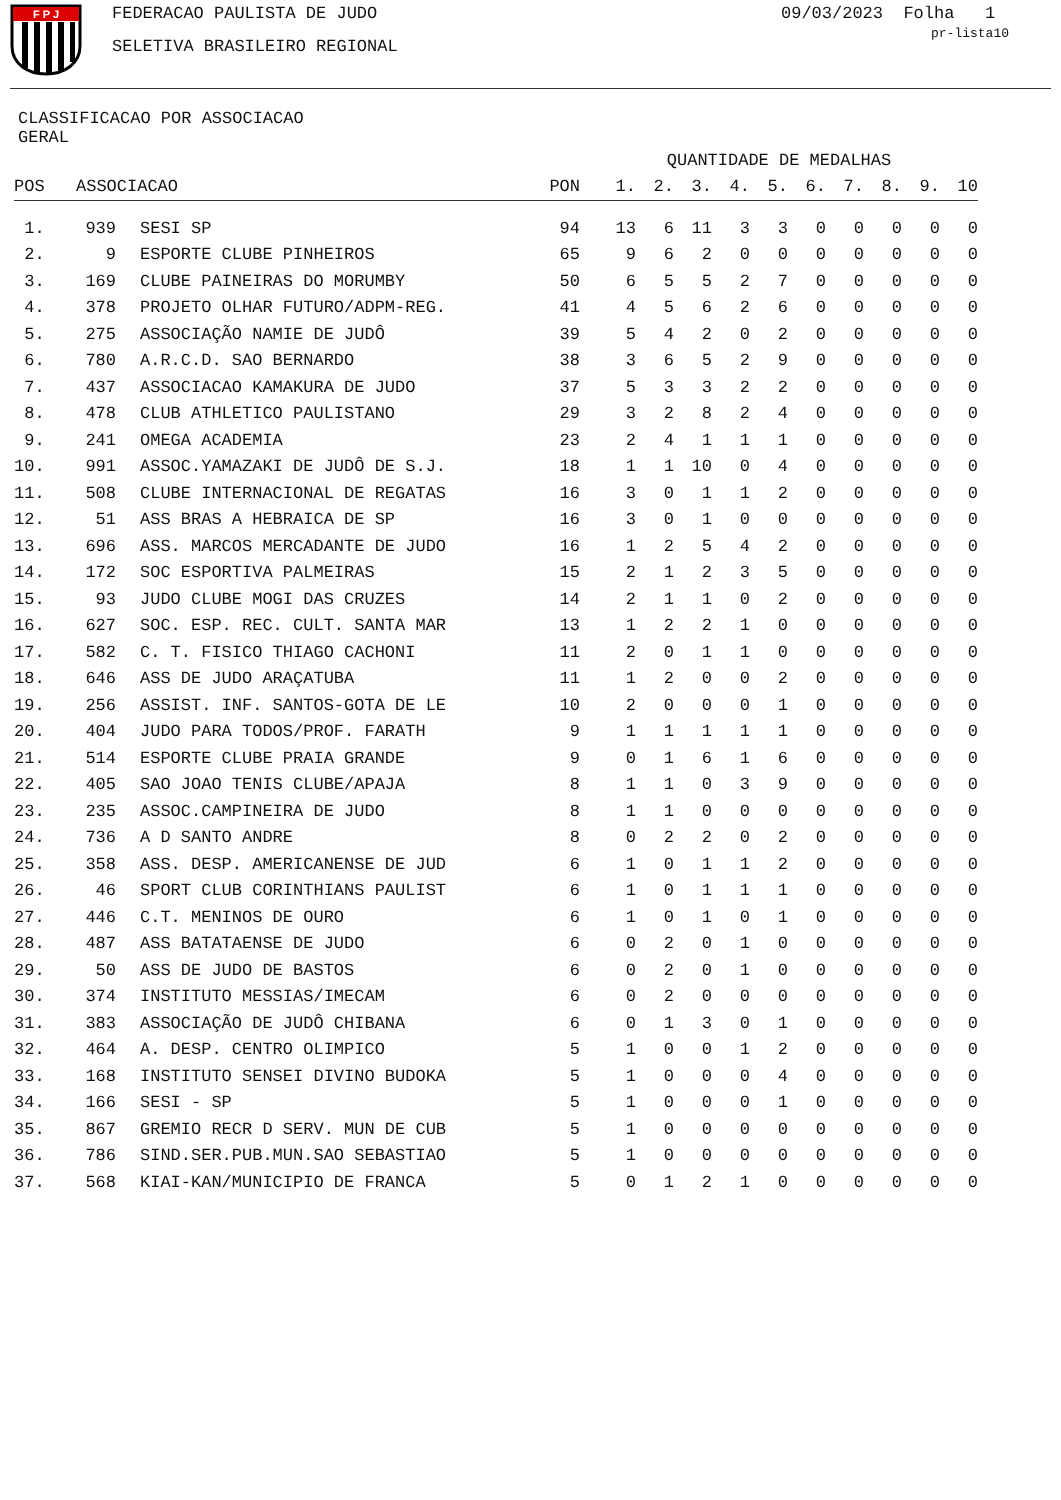F P J
FEDERACAO PAULISTA DE JUDO
SELETIVA BRASILEIRO REGIONAL
09/03/2023 Folha 1
pr-lista10
CLASSIFICACAO POR ASSOCIACAO
GERAL
| | | | | QUANTIDADE DE MEDALHAS | | | | | | | | | |
| --- | --- | --- | --- | --- | --- | --- | --- | --- | --- | --- | --- | --- | --- |
| POS | ASSOCIACAO | | PON | 1. | 2. | 3. | 4. | 5. | 6. | 7. | 8. | 9. | 10 |
| 1. | 939 | SESI SP | 94 | 13 | 6 | 11 | 3 | 3 | 0 | 0 | 0 | 0 | 0 |
| 2. | 9 | ESPORTE CLUBE PINHEIROS | 65 | 9 | 6 | 2 | 0 | 0 | 0 | 0 | 0 | 0 | 0 |
| 3. | 169 | CLUBE PAINEIRAS DO MORUMBY | 50 | 6 | 5 | 5 | 2 | 7 | 0 | 0 | 0 | 0 | 0 |
| 4. | 378 | PROJETO OLHAR FUTURO/ADPM-REG. | 41 | 4 | 5 | 6 | 2 | 6 | 0 | 0 | 0 | 0 | 0 |
| 5. | 275 | ASSOCIAÇÃO NAMIE DE JUDÔ | 39 | 5 | 4 | 2 | 0 | 2 | 0 | 0 | 0 | 0 | 0 |
| 6. | 780 | A.R.C.D. SAO BERNARDO | 38 | 3 | 6 | 5 | 2 | 9 | 0 | 0 | 0 | 0 | 0 |
| 7. | 437 | ASSOCIACAO KAMAKURA DE JUDO | 37 | 5 | 3 | 3 | 2 | 2 | 0 | 0 | 0 | 0 | 0 |
| 8. | 478 | CLUB ATHLETICO PAULISTANO | 29 | 3 | 2 | 8 | 2 | 4 | 0 | 0 | 0 | 0 | 0 |
| 9. | 241 | OMEGA ACADEMIA | 23 | 2 | 4 | 1 | 1 | 1 | 0 | 0 | 0 | 0 | 0 |
| 10. | 991 | ASSOC.YAMAZAKI DE JUDÔ DE S.J. | 18 | 1 | 1 | 10 | 0 | 4 | 0 | 0 | 0 | 0 | 0 |
| 11. | 508 | CLUBE INTERNACIONAL DE REGATAS | 16 | 3 | 0 | 1 | 1 | 2 | 0 | 0 | 0 | 0 | 0 |
| 12. | 51 | ASS BRAS A HEBRAICA DE SP | 16 | 3 | 0 | 1 | 0 | 0 | 0 | 0 | 0 | 0 | 0 |
| 13. | 696 | ASS. MARCOS MERCADANTE DE JUDO | 16 | 1 | 2 | 5 | 4 | 2 | 0 | 0 | 0 | 0 | 0 |
| 14. | 172 | SOC ESPORTIVA PALMEIRAS | 15 | 2 | 1 | 2 | 3 | 5 | 0 | 0 | 0 | 0 | 0 |
| 15. | 93 | JUDO CLUBE MOGI DAS CRUZES | 14 | 2 | 1 | 1 | 0 | 2 | 0 | 0 | 0 | 0 | 0 |
| 16. | 627 | SOC. ESP. REC. CULT. SANTA MAR | 13 | 1 | 2 | 2 | 1 | 0 | 0 | 0 | 0 | 0 | 0 |
| 17. | 582 | C. T. FISICO THIAGO CACHONI | 11 | 2 | 0 | 1 | 1 | 0 | 0 | 0 | 0 | 0 | 0 |
| 18. | 646 | ASS DE JUDO ARAÇATUBA | 11 | 1 | 2 | 0 | 0 | 2 | 0 | 0 | 0 | 0 | 0 |
| 19. | 256 | ASSIST. INF. SANTOS-GOTA DE LE | 10 | 2 | 0 | 0 | 0 | 1 | 0 | 0 | 0 | 0 | 0 |
| 20. | 404 | JUDO PARA TODOS/PROF. FARATH | 9 | 1 | 1 | 1 | 1 | 1 | 0 | 0 | 0 | 0 | 0 |
| 21. | 514 | ESPORTE CLUBE PRAIA GRANDE | 9 | 0 | 1 | 6 | 1 | 6 | 0 | 0 | 0 | 0 | 0 |
| 22. | 405 | SAO JOAO TENIS CLUBE/APAJA | 8 | 1 | 1 | 0 | 3 | 9 | 0 | 0 | 0 | 0 | 0 |
| 23. | 235 | ASSOC.CAMPINEIRA DE JUDO | 8 | 1 | 1 | 0 | 0 | 0 | 0 | 0 | 0 | 0 | 0 |
| 24. | 736 | A D SANTO ANDRE | 8 | 0 | 2 | 2 | 0 | 2 | 0 | 0 | 0 | 0 | 0 |
| 25. | 358 | ASS. DESP. AMERICANENSE DE JUD | 6 | 1 | 0 | 1 | 1 | 2 | 0 | 0 | 0 | 0 | 0 |
| 26. | 46 | SPORT CLUB CORINTHIANS PAULIST | 6 | 1 | 0 | 1 | 1 | 1 | 0 | 0 | 0 | 0 | 0 |
| 27. | 446 | C.T. MENINOS DE OURO | 6 | 1 | 0 | 1 | 0 | 1 | 0 | 0 | 0 | 0 | 0 |
| 28. | 487 | ASS BATATAENSE DE JUDO | 6 | 0 | 2 | 0 | 1 | 0 | 0 | 0 | 0 | 0 | 0 |
| 29. | 50 | ASS DE JUDO DE BASTOS | 6 | 0 | 2 | 0 | 1 | 0 | 0 | 0 | 0 | 0 | 0 |
| 30. | 374 | INSTITUTO MESSIAS/IMECAM | 6 | 0 | 2 | 0 | 0 | 0 | 0 | 0 | 0 | 0 | 0 |
| 31. | 383 | ASSOCIAÇÃO DE JUDÔ CHIBANA | 6 | 0 | 1 | 3 | 0 | 1 | 0 | 0 | 0 | 0 | 0 |
| 32. | 464 | A. DESP. CENTRO OLIMPICO | 5 | 1 | 0 | 0 | 1 | 2 | 0 | 0 | 0 | 0 | 0 |
| 33. | 168 | INSTITUTO SENSEI DIVINO BUDOKA | 5 | 1 | 0 | 0 | 0 | 4 | 0 | 0 | 0 | 0 | 0 |
| 34. | 166 | SESI - SP | 5 | 1 | 0 | 0 | 0 | 1 | 0 | 0 | 0 | 0 | 0 |
| 35. | 867 | GREMIO RECR D SERV. MUN DE CUB | 5 | 1 | 0 | 0 | 0 | 0 | 0 | 0 | 0 | 0 | 0 |
| 36. | 786 | SIND.SER.PUB.MUN.SAO SEBASTIAO | 5 | 1 | 0 | 0 | 0 | 0 | 0 | 0 | 0 | 0 | 0 |
| 37. | 568 | KIAI-KAN/MUNICIPIO DE FRANCA | 5 | 0 | 1 | 2 | 1 | 0 | 0 | 0 | 0 | 0 | 0 |